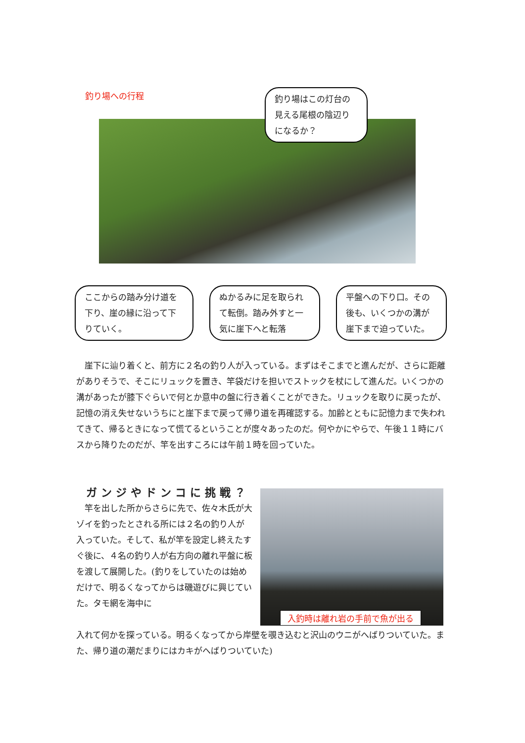釣り場への行程
釣り場はこの灯台の見える尾根の陰辺りになるか？
ここからの踏み分け道を下り、崖の縁に沿って下りていく。
ぬかるみに足を取られて転倒。踏み外すと一気に崖下へと転落
平盤への下り口。その後も、いくつかの溝が崖下まで迫っていた。
崖下に辿り着くと、前方に２名の釣り人が入っている。まずはそこまでと進んだが、さらに距離がありそうで、そこにリュックを置き、竿袋だけを担いでストックを杖にして進んだ。いくつかの溝があったが膝下ぐらいで何とか意中の盤に行き着くことができた。リュックを取りに戻ったが、記憶の消え失せないうちにと崖下まで戻って帰り道を再確認する。加齢とともに記憶力まで失われてきて、帰るときになって慌てるということが度々あったのだ。何やかにやらで、午後１１時にバスから降りたのだが、竿を出すころには午前１時を回っていた。
ガンジやドンコに挑戦？
竿を出した所からさらに先で、佐々木氏が大ゾイを釣ったとされる所には２名の釣り人が入っていた。そして、私が竿を設定し終えたすぐ後に、４名の釣り人が右方向の離れ平盤に板を渡して展開した。(釣りをしていたのは始めだけで、明るくなってからは磯遊びに興じていた。タモ網を海中に
入釣時は離れ岩の手前で魚が出る
入れて何かを探っている。明るくなってから岸壁を覗き込むと沢山のウニがへばりついていた。また、帰り道の潮だまりにはカキがへばりついていた)